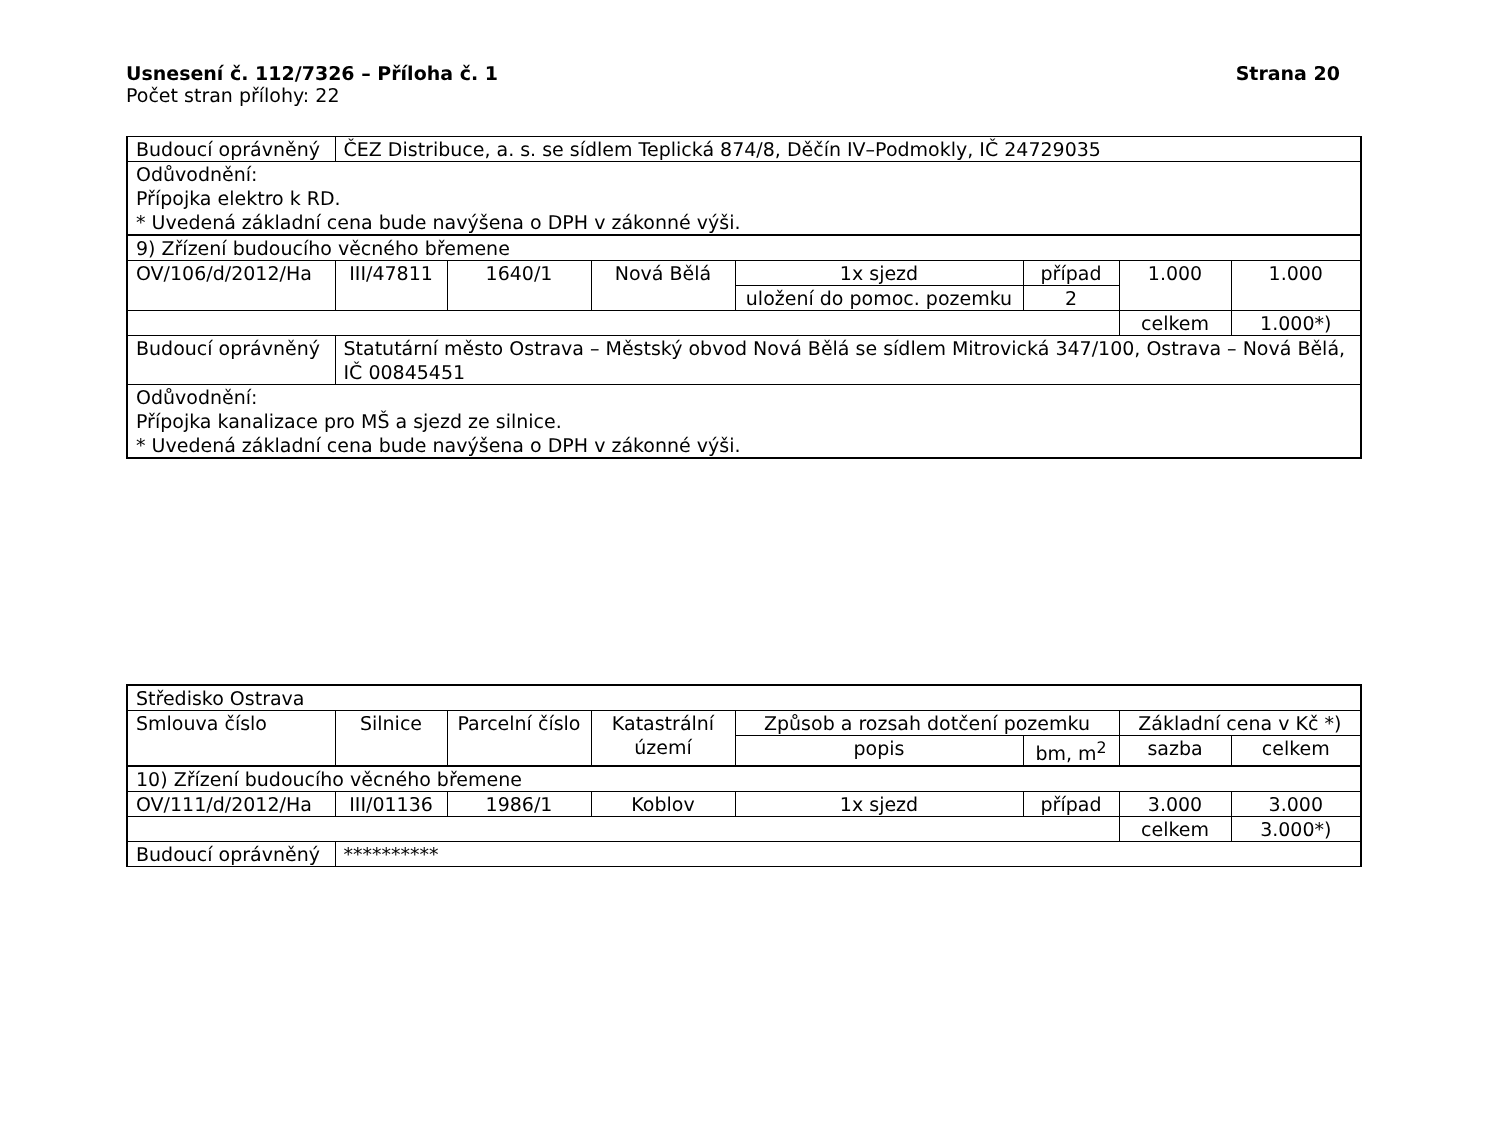Usnesení č. 112/7326 – Příloha č. 1
Strana 20
Počet stran přílohy: 22
| Budoucí oprávněný | ČEZ Distribuce, a. s. se sídlem Teplická 874/8, Děčín IV–Podmokly, IČ 24729035 | | | | | | |
| Odůvodnění: Přípojka elektro k RD. * Uvedená základní cena bude navýšena o DPH v zákonné výši. | | | | | | | |
| 9) Zřízení budoucího věcného břemene | | | | | | | |
| OV/106/d/2012/Ha | III/47811 | 1640/1 | Nová Bělá | 1x sjezd | případ | 1.000 | 1.000 |
| | | | | uložení do pomoc. pozemku | 2 | | |
| | | | | | | celkem | 1.000*) |
| Budoucí oprávněný | Statutární město Ostrava – Městský obvod Nová Bělá se sídlem Mitrovická 347/100, Ostrava – Nová Bělá, IČ 00845451 | | | | | | |
| Odůvodnění: Přípojka kanalizace pro MŠ a sjezd ze silnice. * Uvedená základní cena bude navýšena o DPH v zákonné výši. | | | | | | | |
| Středisko Ostrava | | | | | | | |
| Smlouva číslo | Silnice | Parcelní číslo | Katastrální území | Způsob a rozsah dotčení pozemku | | Základní cena v Kč *) | |
| | | | | popis | bm, m<sup>2</sup> | sazba | celkem |
| 10) Zřízení budoucího věcného břemene | | | | | | | |
| OV/111/d/2012/Ha | III/01136 | 1986/1 | Koblov | 1x sjezd | případ | 3.000 | 3.000 |
| | | | | | | celkem | 3.000*) |
| Budoucí oprávněný | ********** | | | | | | |